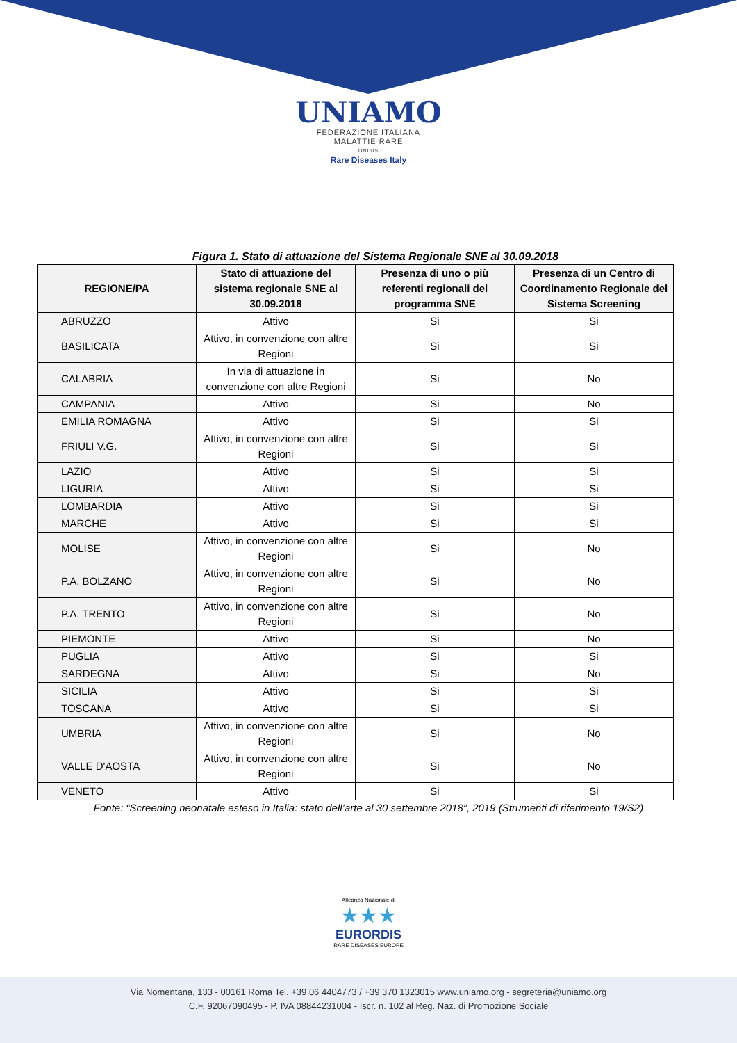UNIAMO
FEDERAZIONE ITALIANA
MALATTIE RARE
ONLUS
Rare Diseases Italy
Figura 1. Stato di attuazione del Sistema Regionale SNE al 30.09.2018
| REGIONE/PA | Stato di attuazione del sistema regionale SNE al 30.09.2018 | Presenza di uno o più referenti regionali del programma SNE | Presenza di un Centro di Coordinamento Regionale del Sistema Screening |
| --- | --- | --- | --- |
| ABRUZZO | Attivo | Si | Si |
| BASILICATA | Attivo, in convenzione con altre Regioni | Si | Si |
| CALABRIA | In via di attuazione in convenzione con altre Regioni | Si | No |
| CAMPANIA | Attivo | Si | No |
| EMILIA ROMAGNA | Attivo | Si | Si |
| FRIULI V.G. | Attivo, in convenzione con altre Regioni | Si | Si |
| LAZIO | Attivo | Si | Si |
| LIGURIA | Attivo | Si | Si |
| LOMBARDIA | Attivo | Si | Si |
| MARCHE | Attivo | Si | Si |
| MOLISE | Attivo, in convenzione con altre Regioni | Si | No |
| P.A. BOLZANO | Attivo, in convenzione con altre Regioni | Si | No |
| P.A. TRENTO | Attivo, in convenzione con altre Regioni | Si | No |
| PIEMONTE | Attivo | Si | No |
| PUGLIA | Attivo | Si | Si |
| SARDEGNA | Attivo | Si | No |
| SICILIA | Attivo | Si | Si |
| TOSCANA | Attivo | Si | Si |
| UMBRIA | Attivo, in convenzione con altre Regioni | Si | No |
| VALLE D'AOSTA | Attivo, in convenzione con altre Regioni | Si | No |
| VENETO | Attivo | Si | Si |
Fonte: “Screening neonatale esteso in Italia: stato dell’arte al 30 settembre 2018”, 2019 (Strumenti di riferimento 19/S2)
Alleanza Nazionale di
★★★
EURORDIS
RARE DISEASES EUROPE
Via Nomentana, 133 - 00161 Roma Tel. +39 06 4404773 / +39 370 1323015 www.uniamo.org - segreteria@uniamo.org
C.F. 92067090495 - P. IVA 08844231004 - Iscr. n. 102 al Reg. Naz. di Promozione Sociale